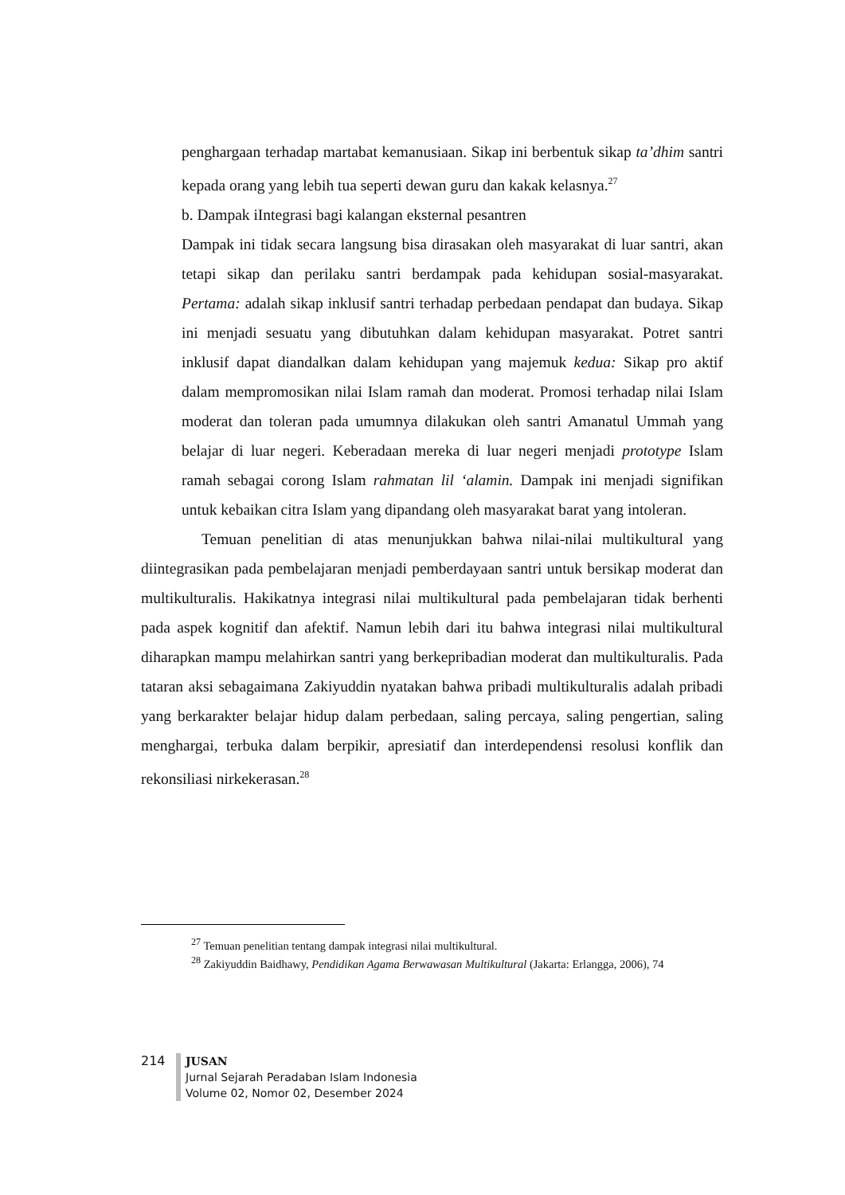penghargaan terhadap martabat kemanusiaan. Sikap ini berbentuk sikap ta’dhim santri kepada orang yang lebih tua seperti dewan guru dan kakak kelasnya.<sup>27</sup>
b. Dampak iIntegrasi bagi kalangan eksternal pesantren
Dampak ini tidak secara langsung bisa dirasakan oleh masyarakat di luar santri, akan tetapi sikap dan perilaku santri berdampak pada kehidupan sosial-masyarakat. Pertama: adalah sikap inklusif santri terhadap perbedaan pendapat dan budaya. Sikap ini menjadi sesuatu yang dibutuhkan dalam kehidupan masyarakat. Potret santri inklusif dapat diandalkan dalam kehidupan yang majemuk kedua: Sikap pro aktif dalam mempromosikan nilai Islam ramah dan moderat. Promosi terhadap nilai Islam moderat dan toleran pada umumnya dilakukan oleh santri Amanatul Ummah yang belajar di luar negeri. Keberadaan mereka di luar negeri menjadi prototype Islam ramah sebagai corong Islam rahmatan lil ‘alamin. Dampak ini menjadi signifikan untuk kebaikan citra Islam yang dipandang oleh masyarakat barat yang intoleran.
Temuan penelitian di atas menunjukkan bahwa nilai-nilai multikultural yang diintegrasikan pada pembelajaran menjadi pemberdayaan santri untuk bersikap moderat dan multikulturalis. Hakikatnya integrasi nilai multikultural pada pembelajaran tidak berhenti pada aspek kognitif dan afektif. Namun lebih dari itu bahwa integrasi nilai multikultural diharapkan mampu melahirkan santri yang berkepribadian moderat dan multikulturalis. Pada tataran aksi sebagaimana Zakiyuddin nyatakan bahwa pribadi multikulturalis adalah pribadi yang berkarakter belajar hidup dalam perbedaan, saling percaya, saling pengertian, saling menghargai, terbuka dalam berpikir, apresiatif dan interdependensi resolusi konflik dan rekonsiliasi nirkekerasan.<sup>28</sup>
<sup>27</sup> Temuan penelitian tentang dampak integrasi nilai multikultural.
<sup>28</sup> Zakiyuddin Baidhawy, Pendidikan Agama Berwawasan Multikultural (Jakarta: Erlangga, 2006), 74
214
JUSAN
Jurnal Sejarah Peradaban Islam Indonesia
Volume 02, Nomor 02, Desember 2024